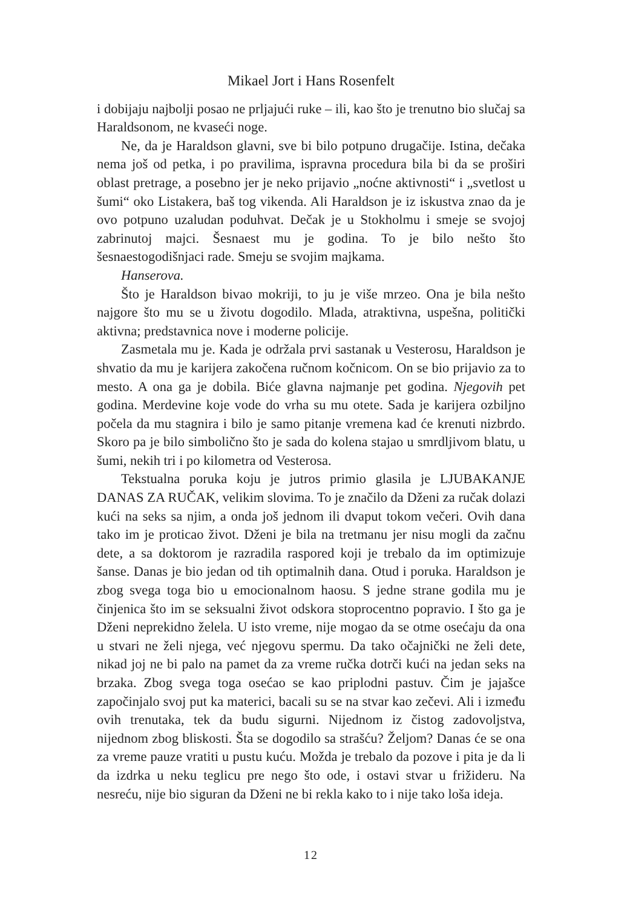Mikael Jort i Hans Rosenfelt
i dobijaju najbolji posao ne prljajući ruke – ili, kao što je trenutno bio slučaj sa Haraldsonom, ne kvaseći noge.
Ne, da je Haraldson glavni, sve bi bilo potpuno drugačije. Istina, dečaka nema još od petka, i po pravilima, ispravna procedura bila bi da se proširi oblast pretrage, a posebno jer je neko prijavio „noćne aktivnosti“ i „svetlost u šumi“ oko Listakera, baš tog vikenda. Ali Haraldson je iz iskustva znao da je ovo potpuno uzaludan poduhvat. Dečak je u Stokholmu i smeje se svojoj zabrinutoj majci. Šesnaest mu je godina. To je bilo nešto što šesnaestogodišnjaci rade. Smeju se svojim majkama.
Hanserova.
Što je Haraldson bivao mokriji, to ju je više mrzeo. Ona je bila nešto najgore što mu se u životu dogodilo. Mlada, atraktivna, uspešna, politički aktivna; predstavnica nove i moderne policije.
Zasmetala mu je. Kada je održala prvi sastanak u Vesterosu, Haraldson je shvatio da mu je karijera zakočena ručnom kočnicom. On se bio prijavio za to mesto. A ona ga je dobila. Biće glavna najmanje pet godina. Njegovih pet godina. Merdevine koje vode do vrha su mu otete. Sada je karijera ozbiljno počela da mu stagnira i bilo je samo pitanje vremena kad će krenuti nizbrdo. Skoro pa je bilo simbolično što je sada do kolena stajao u smrdljivom blatu, u šumi, nekih tri i po kilometra od Vesterosa.
Tekstualna poruka koju je jutros primio glasila je LJUBAKANJE DANAS ZA RUČAK, velikim slovima. To je značilo da Dženi za ručak dolazi kući na seks sa njim, a onda još jednom ili dvaput tokom večeri. Ovih dana tako im je proticao život. Dženi je bila na tretmanu jer nisu mogli da začnu dete, a sa doktorom je razradila raspored koji je trebalo da im optimizuje šanse. Danas je bio jedan od tih optimalnih dana. Otud i poruka. Haraldson je zbog svega toga bio u emocionalnom haosu. S jedne strane godila mu je činjenica što im se seksualni život odskora stoprocentno popravio. I što ga je Dženi neprekidno želela. U isto vreme, nije mogao da se otme osećaju da ona u stvari ne želi njega, već njegovu spermu. Da tako očajnički ne želi dete, nikad joj ne bi palo na pamet da za vreme ručka dotrči kući na jedan seks na brzaka. Zbog svega toga osećao se kao priplodni pastuv. Čim je jajašce započinjalo svoj put ka materici, bacali su se na stvar kao zečevi. Ali i između ovih trenutaka, tek da budu sigurni. Nijednom iz čistog zadovoljstva, nijednom zbog bliskosti. Šta se dogodilo sa strašću? Željom? Danas će se ona za vreme pauze vratiti u pustu kuću. Možda je trebalo da pozove i pita je da li da izdrka u neku teglicu pre nego što ode, i ostavi stvar u frižideru. Na nesreću, nije bio siguran da Dženi ne bi rekla kako to i nije tako loša ideja.
12